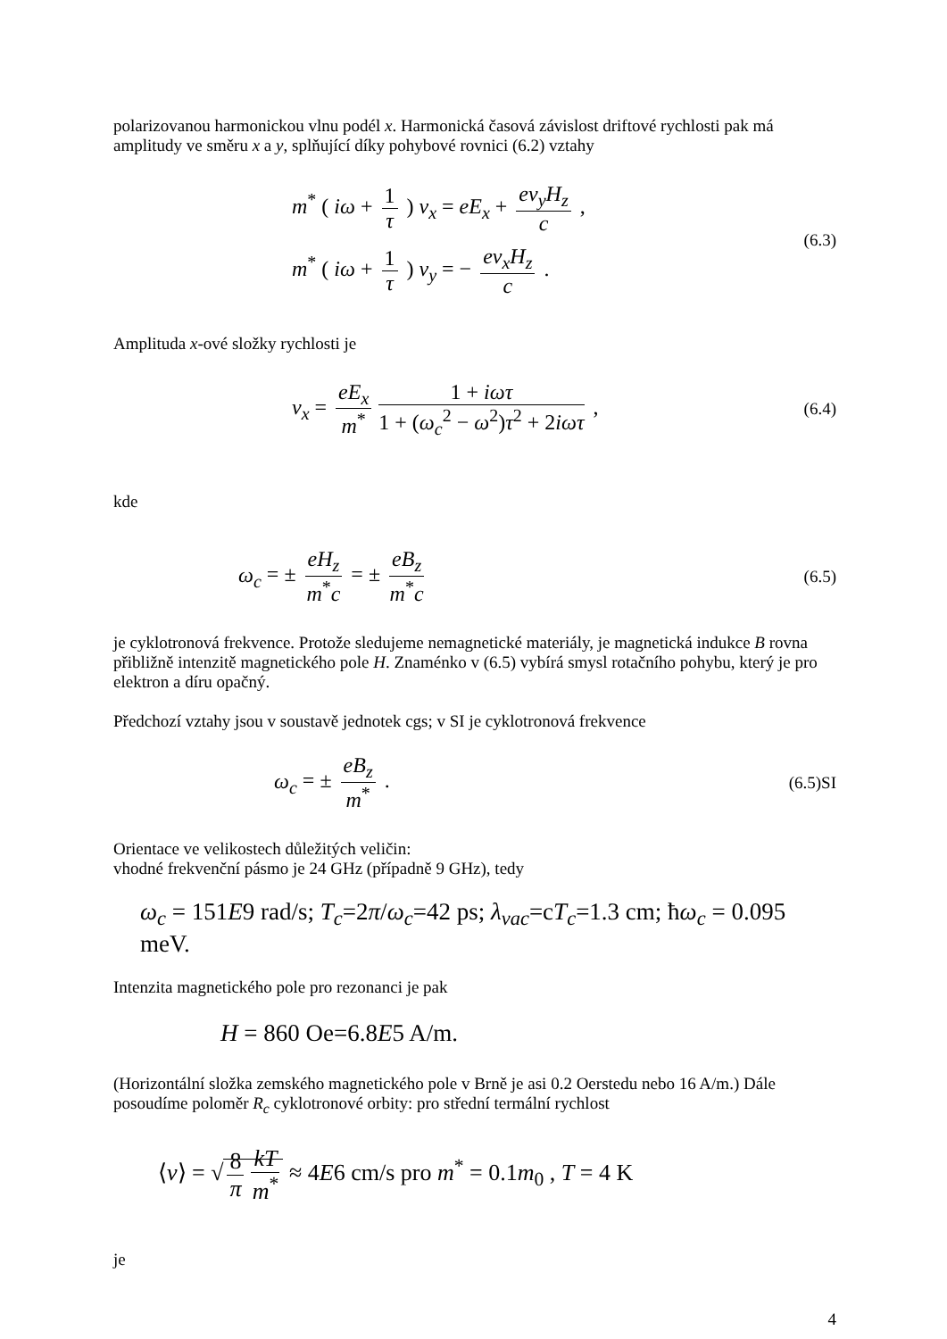polarizovanou harmonickou vlnu podél x. Harmonická časová závislost driftové rychlosti pak má amplitudy ve směru x a y, splňující díky pohybové rovnici (6.2) vztahy
m<sup>*</sup> ( iω + 1 τ ) v<sub>x</sub> = eE<sub>x</sub> + ev<sub>y</sub>H<sub>z</sub> c ,
m<sup>*</sup> ( iω + 1 τ ) v<sub>y</sub> = − ev<sub>x</sub>H<sub>z</sub> c .
(6.3)
Amplituda x-ové složky rychlosti je
v<sub>x</sub> = eE<sub>x</sub> m<sup>*</sup> 1 + iωτ 1 + (ω<sub>c</sub><sup>2</sup> − ω<sup>2</sup>)τ<sup>2</sup> + 2iωτ ,
(6.4)
kde
ω<sub>c</sub> = ± eH<sub>z</sub> m<sup>*</sup>c = ± eB<sub>z</sub> m<sup>*</sup>c
(6.5)
je cyklotronová frekvence. Protože sledujeme nemagnetické materiály, je magnetická indukce B rovna přibližně intenzitě magnetického pole H. Znaménko v (6.5) vybírá smysl rotačního pohybu, který je pro elektron a díru opačný.
Předchozí vztahy jsou v soustavě jednotek cgs; v SI je cyklotronová frekvence
ω<sub>c</sub> = ± eB<sub>z</sub> m<sup>*</sup> .
(6.5)SI
Orientace ve velikostech důležitých veličin:
vhodné frekvenční pásmo je 24 GHz (případně 9 GHz), tedy
ω<sub>c</sub> = 151E9 rad/s; T<sub>c</sub>=2π/ω<sub>c</sub>=42 ps; λ<sub>vac</sub>=cT<sub>c</sub>=1.3 cm; ħω<sub>c</sub> = 0.095 meV.
Intenzita magnetického pole pro rezonanci je pak
H = 860 Oe=6.8E5 A/m.
(Horizontální složka zemského magnetického pole v Brně je asi 0.2 Oerstedu nebo 16 A/m.) Dále posoudíme poloměr R<sub>c</sub> cyklotronové orbity: pro střední termální rychlost
⟨v⟩ = √ 8 π kT m<sup>*</sup> ≈ 4E6 cm/s pro m<sup>*</sup> = 0.1m<sub>0</sub> , T = 4 K
je
4